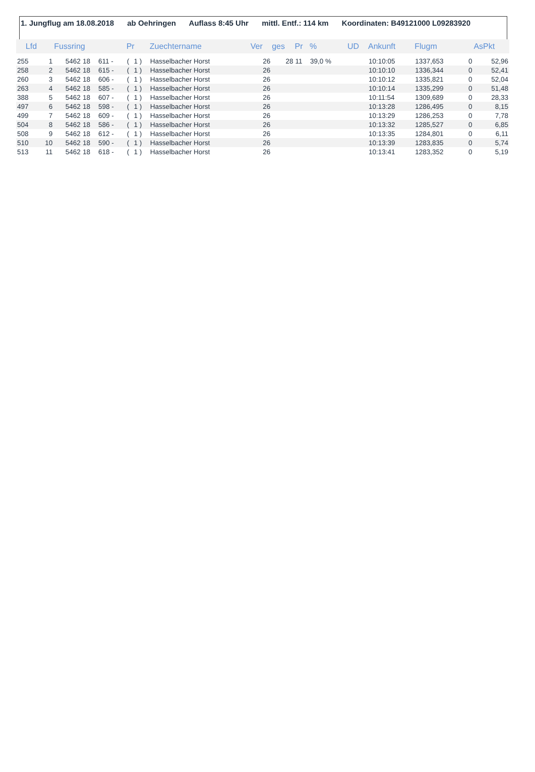1. Jungflug am 18.08.2018 ab Oehringen Auflass 8:45 Uhr mittl. Entf.: 114 km Koordinaten: B49121000 L09283920
| Lfd | | Fussring | | | Pr | | Zuechtername | Ver | ges | Pr | % | UD | Ankunft | Flugm | | AsPkt |
| --- | --- | --- | --- | --- | --- | --- | --- | --- | --- | --- | --- | --- | --- | --- | --- | --- |
| 255 | 1 | 5462 | 18 | 611 - | ( | 1 ) | Hasselbacher Horst | 26 | 28 | 11 | 39,0 % | | 10:10:05 | 1337,653 | 0 | 52,96 |
| 258 | 2 | 5462 | 18 | 615 - | ( | 1 ) | Hasselbacher Horst | 26 | | | | | 10:10:10 | 1336,344 | 0 | 52,41 |
| 260 | 3 | 5462 | 18 | 606 - | ( | 1 ) | Hasselbacher Horst | 26 | | | | | 10:10:12 | 1335,821 | 0 | 52,04 |
| 263 | 4 | 5462 | 18 | 585 - | ( | 1 ) | Hasselbacher Horst | 26 | | | | | 10:10:14 | 1335,299 | 0 | 51,48 |
| 388 | 5 | 5462 | 18 | 607 - | ( | 1 ) | Hasselbacher Horst | 26 | | | | | 10:11:54 | 1309,689 | 0 | 28,33 |
| 497 | 6 | 5462 | 18 | 598 - | ( | 1 ) | Hasselbacher Horst | 26 | | | | | 10:13:28 | 1286,495 | 0 | 8,15 |
| 499 | 7 | 5462 | 18 | 609 - | ( | 1 ) | Hasselbacher Horst | 26 | | | | | 10:13:29 | 1286,253 | 0 | 7,78 |
| 504 | 8 | 5462 | 18 | 586 - | ( | 1 ) | Hasselbacher Horst | 26 | | | | | 10:13:32 | 1285,527 | 0 | 6,85 |
| 508 | 9 | 5462 | 18 | 612 - | ( | 1 ) | Hasselbacher Horst | 26 | | | | | 10:13:35 | 1284,801 | 0 | 6,11 |
| 510 | 10 | 5462 | 18 | 590 - | ( | 1 ) | Hasselbacher Horst | 26 | | | | | 10:13:39 | 1283,835 | 0 | 5,74 |
| 513 | 11 | 5462 | 18 | 618 - | ( | 1 ) | Hasselbacher Horst | 26 | | | | | 10:13:41 | 1283,352 | 0 | 5,19 |